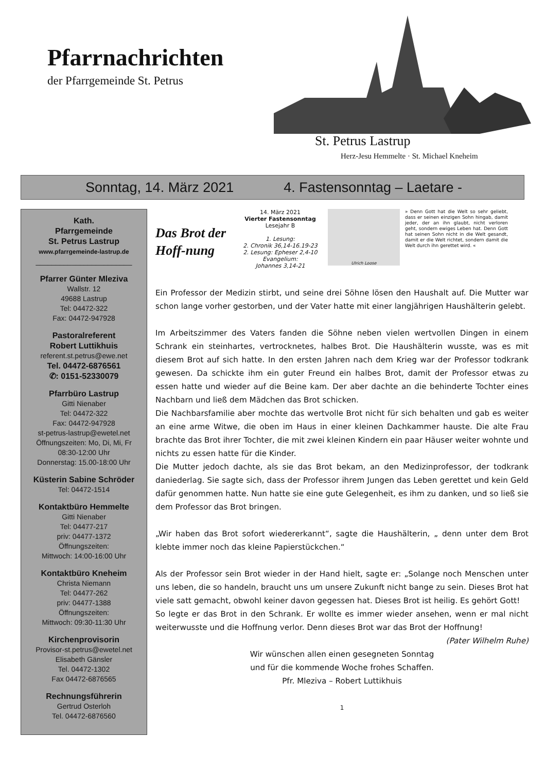Pfarrnachrichten
der Pfarrgemeinde St. Petrus
St. Petrus Lastrup
Herz-Jesu Hemmelte · St. Michael Kneheim
Sonntag, 14. März 2021 4. Fastensonntag – Laetare -
Kath.
Pfarrgemeinde
St. Petrus Lastrup
www.pfarrgemeinde-lastrup.de
________________________
Pfarrer Günter Mleziva
Wallstr. 12
49688 Lastrup
Tel: 04472-322
Fax: 04472-947928
Pastoralreferent
Robert Luttikhuis
referent.st.petrus@ewe.net
Tel. 04472-6876561
✆: 0151-52330079
Pfarrbüro Lastrup
Gitti Nienaber
Tel: 04472-322
Fax: 04472-947928
st-petrus-lastrup@ewetel.net
Öffnungszeiten: Mo, Di, Mi, Fr
08:30-12:00 Uhr
Donnerstag: 15.00-18:00 Uhr
Küsterin Sabine Schröder
Tel: 04472-1514
Kontaktbüro Hemmelte
Gitti Nienaber
Tel: 04477-217
priv: 04477-1372
Öffnungszeiten:
Mittwoch: 14:00-16:00 Uhr
Kontaktbüro Kneheim
Christa Niemann
Tel: 04477-262
priv: 04477-1388
Öffnungszeiten:
Mittwoch: 09:30-11:30 Uhr
Kirchenprovisorin
Provisor-st.petrus@ewetel.net
Elisabeth Gänsler
Tel. 04472-1302
Fax 04472-6876565
Rechnungsführerin
Gertrud Osterloh
Tel. 04472-6876560
Das Brot der Hoff-nung
14. März 2021
Vierter Fastensonntag
Lesejahr B
1. Lesung:
2. Chronik 36,14-16.19-23
2. Lesung: Epheser 2,4-10
Evangelium:
Johannes 3,14-21
Ulrich Loose
» Denn Gott hat die Welt so sehr geliebt, dass er seinen einzigen Sohn hingab, damit jeder, der an ihn glaubt, nicht verloren geht, sondern ewiges Leben hat. Denn Gott hat seinen Sohn nicht in die Welt gesandt, damit er die Welt richtet, sondern damit die Welt durch ihn gerettet wird. «
Ein Professor der Medizin stirbt, und seine drei Söhne lösen den Haushalt auf. Die Mutter war schon lange vorher gestorben, und der Vater hatte mit einer langjährigen Haushälterin gelebt.
Im Arbeitszimmer des Vaters fanden die Söhne neben vielen wertvollen Dingen in einem Schrank ein steinhartes, vertrocknetes, halbes Brot. Die Haushälterin wusste, was es mit diesem Brot auf sich hatte. In den ersten Jahren nach dem Krieg war der Professor todkrank gewesen. Da schickte ihm ein guter Freund ein halbes Brot, damit der Professor etwas zu essen hatte und wieder auf die Beine kam. Der aber dachte an die behinderte Tochter eines Nachbarn und ließ dem Mädchen das Brot schicken.
Die Nachbarsfamilie aber mochte das wertvolle Brot nicht für sich behalten und gab es weiter an eine arme Witwe, die oben im Haus in einer kleinen Dachkammer hauste. Die alte Frau brachte das Brot ihrer Tochter, die mit zwei kleinen Kindern ein paar Häuser weiter wohnte und nichts zu essen hatte für die Kinder.
Die Mutter jedoch dachte, als sie das Brot bekam, an den Medizinprofessor, der todkrank daniederlag. Sie sagte sich, dass der Professor ihrem Jungen das Leben gerettet und kein Geld dafür genommen hatte. Nun hatte sie eine gute Gelegenheit, es ihm zu danken, und so ließ sie dem Professor das Brot bringen.
„Wir haben das Brot sofort wiedererkannt“, sagte die Haushälterin, „ denn unter dem Brot klebte immer noch das kleine Papierstückchen.“
Als der Professor sein Brot wieder in der Hand hielt, sagte er: „Solange noch Menschen unter uns leben, die so handeln, braucht uns um unsere Zukunft nicht bange zu sein. Dieses Brot hat viele satt gemacht, obwohl keiner davon gegessen hat. Dieses Brot ist heilig. Es gehört Gott!
So legte er das Brot in den Schrank. Er wollte es immer wieder ansehen, wenn er mal nicht weiterwusste und die Hoffnung verlor. Denn dieses Brot war das Brot der Hoffnung!
(Pater Wilhelm Ruhe)
Wir wünschen allen einen gesegneten Sonntag
und für die kommende Woche frohes Schaffen.
Pfr. Mleziva – Robert Luttikhuis
1